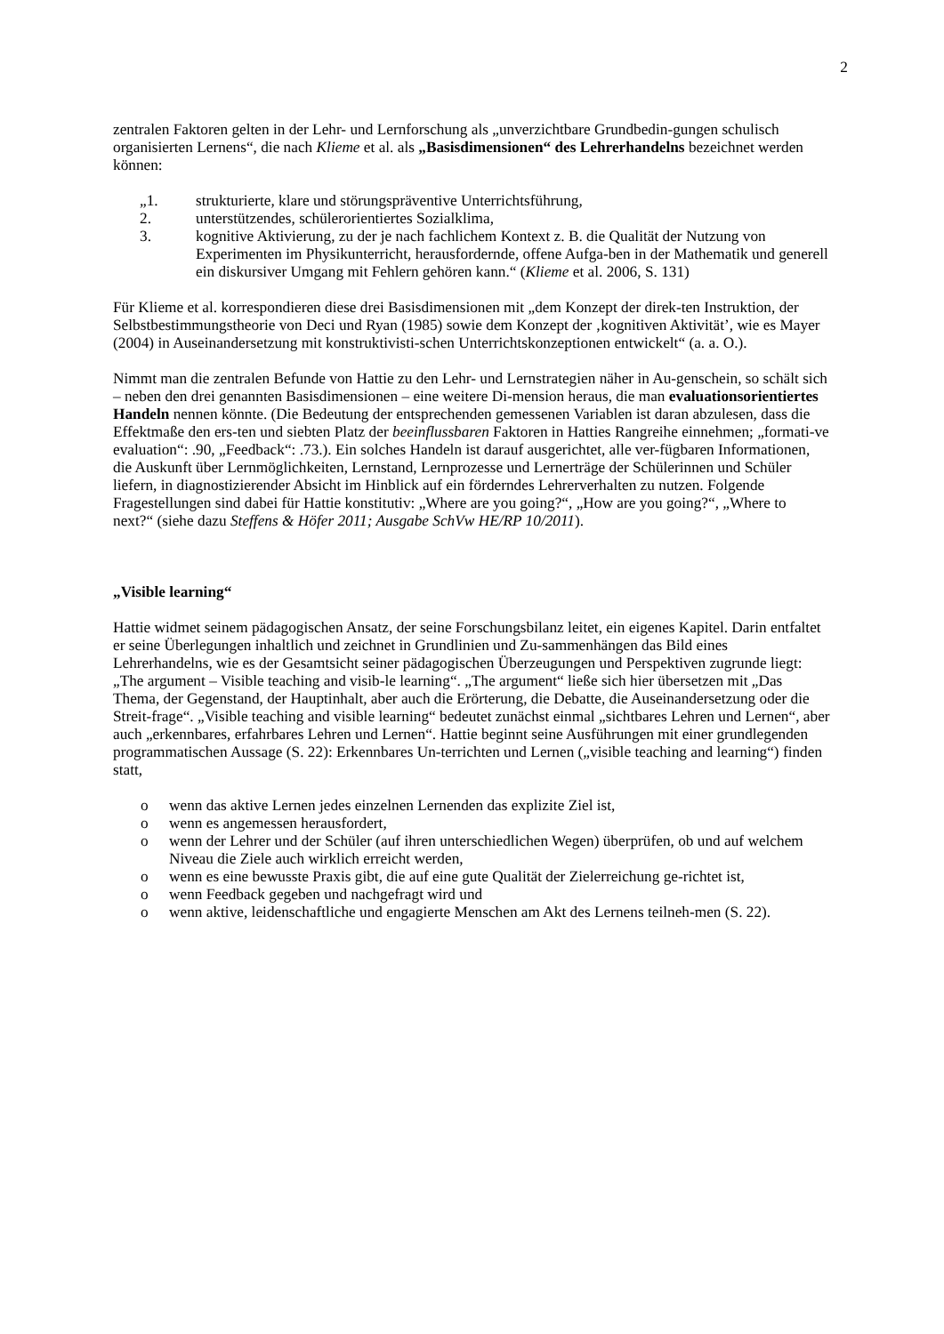2
zentralen Faktoren gelten in der Lehr- und Lernforschung als „unverzichtbare Grundbedin-gungen schulisch organisierten Lernens“, die nach Klieme et al. als „Basisdimensionen“ des Lehrerhandelns bezeichnet werden können:
„1. strukturierte, klare und störungspräventive Unterrichtsführung,
2. unterstützendes, schülerorientiertes Sozialklima,
3. kognitive Aktivierung, zu der je nach fachlichem Kontext z. B. die Qualität der Nutzung von Experimenten im Physikunterricht, herausfordernde, offene Aufga-ben in der Mathematik und generell ein diskursiver Umgang mit Fehlern gehören kann.“ (Klieme et al. 2006, S. 131)
Für Klieme et al. korrespondieren diese drei Basisdimensionen mit „dem Konzept der direk-ten Instruktion, der Selbstbestimmungstheorie von Deci und Ryan (1985) sowie dem Konzept der ‚kognitiven Aktivität’, wie es Mayer (2004) in Auseinandersetzung mit konstruktivisti-schen Unterrichtskonzeptionen entwickelt“ (a. a. O.).
Nimmt man die zentralen Befunde von Hattie zu den Lehr- und Lernstrategien näher in Au-genschein, so schält sich – neben den drei genannten Basisdimensionen – eine weitere Di-mension heraus, die man evaluationsorientiertes Handeln nennen könnte. (Die Bedeutung der entsprechenden gemessenen Variablen ist daran abzulesen, dass die Effektmaße den ers-ten und siebten Platz der beeinflussbaren Faktoren in Hatties Rangreihe einnehmen; „formati-ve evaluation“: .90, „Feedback“: .73.). Ein solches Handeln ist darauf ausgerichtet, alle ver-fügbaren Informationen, die Auskunft über Lernmöglichkeiten, Lernstand, Lernprozesse und Lernerträge der Schülerinnen und Schüler liefern, in diagnostizierender Absicht im Hinblick auf ein förderndes Lehrerverhalten zu nutzen. Folgende Fragestellungen sind dabei für Hattie konstitutiv: „Where are you going?“, „How are you going?“, „Where to next?“ (siehe dazu Steffens & Höfer 2011; Ausgabe SchVw HE/RP 10/2011).
„Visible learning“
Hattie widmet seinem pädagogischen Ansatz, der seine Forschungsbilanz leitet, ein eigenes Kapitel. Darin entfaltet er seine Überlegungen inhaltlich und zeichnet in Grundlinien und Zu-sammenhängen das Bild eines Lehrerhandelns, wie es der Gesamtsicht seiner pädagogischen Überzeugungen und Perspektiven zugrunde liegt: „The argument – Visible teaching and visib-le learning“. „The argument“ ließe sich hier übersetzen mit „Das Thema, der Gegenstand, der Hauptinhalt, aber auch die Erörterung, die Debatte, die Auseinandersetzung oder die Streit-frage“. „Visible teaching and visible learning“ bedeutet zunächst einmal „sichtbares Lehren und Lernen“, aber auch „erkennbares, erfahrbares Lehren und Lernen“. Hattie beginnt seine Ausführungen mit einer grundlegenden programmatischen Aussage (S. 22): Erkennbares Un-terrichten und Lernen („visible teaching and learning“) finden statt,
o wenn das aktive Lernen jedes einzelnen Lernenden das explizite Ziel ist,
o wenn es angemessen herausfordert,
o wenn der Lehrer und der Schüler (auf ihren unterschiedlichen Wegen) überprüfen, ob und auf welchem Niveau die Ziele auch wirklich erreicht werden,
o wenn es eine bewusste Praxis gibt, die auf eine gute Qualität der Zielerreichung ge-richtet ist,
o wenn Feedback gegeben und nachgefragt wird und
o wenn aktive, leidenschaftliche und engagierte Menschen am Akt des Lernens teilneh-men (S. 22).